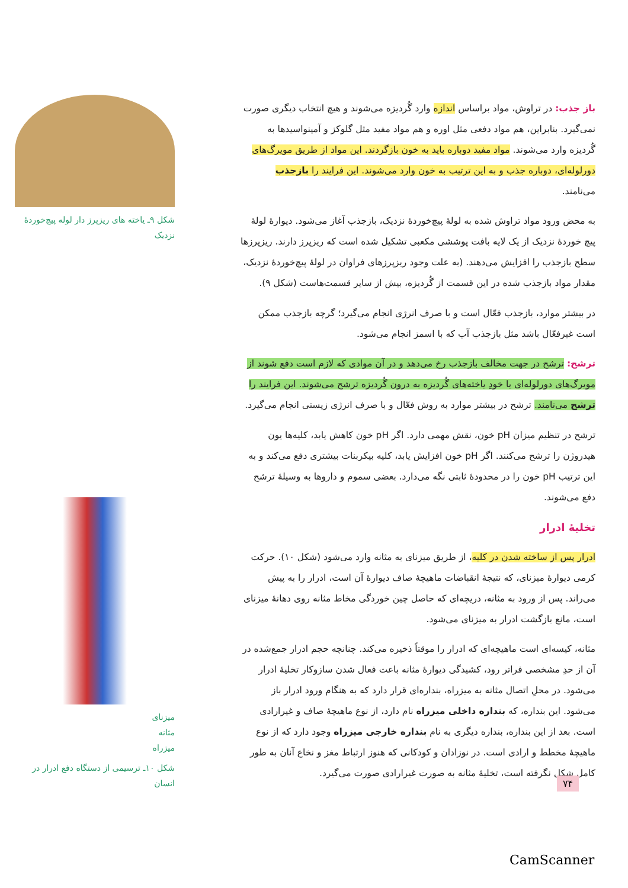شکل ۹ـ یاخته های ریزپرز دار لوله پیچ‌خوردهٔ نزدیک
میزنای
مثانه
میزراه
شکل ۱۰ـ ترسیمی از دستگاه دفع ادرار در انسان
باز جذب: در تراوش، مواد براساس اندازه وارد گُردیزه می‌شوند و هیچ انتخاب دیگری صورت نمی‌گیرد. بنابراین، هم مواد دفعی مثل اوره و هم مواد مفید مثل گلوکز و آمینواسیدها به گُردیزه وارد می‌شوند. مواد مفید دوباره باید به خون بازگردند. این مواد از طریق مویرگ‌های دورلوله‌ای، دوباره جذب و به این ترتیب به خون وارد می‌شوند. این فرایند را بازجذب می‌نامند.
به محض ورود مواد تراوش شده به لولهٔ پیچ‌خوردهٔ نزدیک، بازجذب آغاز می‌شود. دیوارهٔ لولهٔ پیچ خوردهٔ نزدیک از یک لایه بافت پوششی مکعبی تشکیل شده است که ریزپرز دارند. ریزپرزها سطح بازجذب را افزایش می‌دهند. (به علت وجود ریزپرزهای فراوان در لولهٔ پیچ‌خوردهٔ نزدیک، مقدار مواد بازجذب شده در این قسمت از گُردیزه، بیش از سایر قسمت‌هاست (شکل ۹).
در بیشتر موارد، بازجذب فعّال است و با صرف انرژی انجام می‌گیرد؛ گرچه بازجذب ممکن است غیرفعّال باشد مثل بازجذب آب که با اسمز انجام می‌شود.
ترشح: ترشح در جهت مخالف بازجذب رخ می‌دهد و در آن موادی که لازم است دفع شوند از مویرگ‌های دورلوله‌ای یا خودِ یاخته‌های گُردیزه به درون گُردیزه ترشح می‌شوند. این فرایند را ترشح می‌نامند. ترشح در بیشتر موارد به روش فعّال و با صرف انرژی زیستی انجام می‌گیرد.
ترشح در تنظیم میزان pH خون، نقش مهمی دارد. اگر pH خون کاهش یابد، کلیه‌ها یون هیدروژن را ترشح می‌کنند. اگر pH خون افزایش یابد، کلیه بیکربنات بیشتری دفع می‌کند و به این ترتیب pH خون را در محدودهٔ ثابتی نگه می‌دارد. بعضی سموم و داروها به وسیلهٔ ترشح دفع می‌شوند.
تخلیهٔ ادرار
ادرار پس از ساخته شدن در کلیه، از طریق میزنای به مثانه وارد می‌شود (شکل ۱۰). حرکت کرمی دیوارهٔ میزنای، که نتیجهٔ انقباضات ماهیچهٔ صاف دیوارهٔ آن است، ادرار را به پیش می‌راند. پس از ورود به مثانه، دریچه‌ای که حاصل چین خوردگی مخاط مثانه روی دهانهٔ میزنای است، مانع بازگشت ادرار به میزنای می‌شود.
مثانه، کیسه‌ای است ماهیچه‌ای که ادرار را موقتاً ذخیره می‌کند. چنانچه حجم ادرار جمع‌شده در آن از حدِ مشخصی فراتر رود، کشیدگی دیوارهٔ مثانه باعث فعال شدن سازوکار تخلیهٔ ادرار می‌شود. در محلِ اتصال مثانه به میزراه، بنداره‌ای قرار دارد که به هنگام ورود ادرار باز می‌شود. این بنداره، که بنداره داخلی میزراه نام دارد، از نوع ماهیچهٔ صاف و غیرارادی است. بعد از این بنداره، بنداره دیگری به نام بنداره خارجی میزراه وجود دارد که از نوع ماهیچهٔ مخطط و ارادی است. در نوزادان و کودکانی که هنوز ارتباط مغز و نخاع آنان به طور کامل شکل نگرفته است، تخلیهٔ مثانه به صورت غیرارادی صورت می‌گیرد.
۷۴
CamScanner